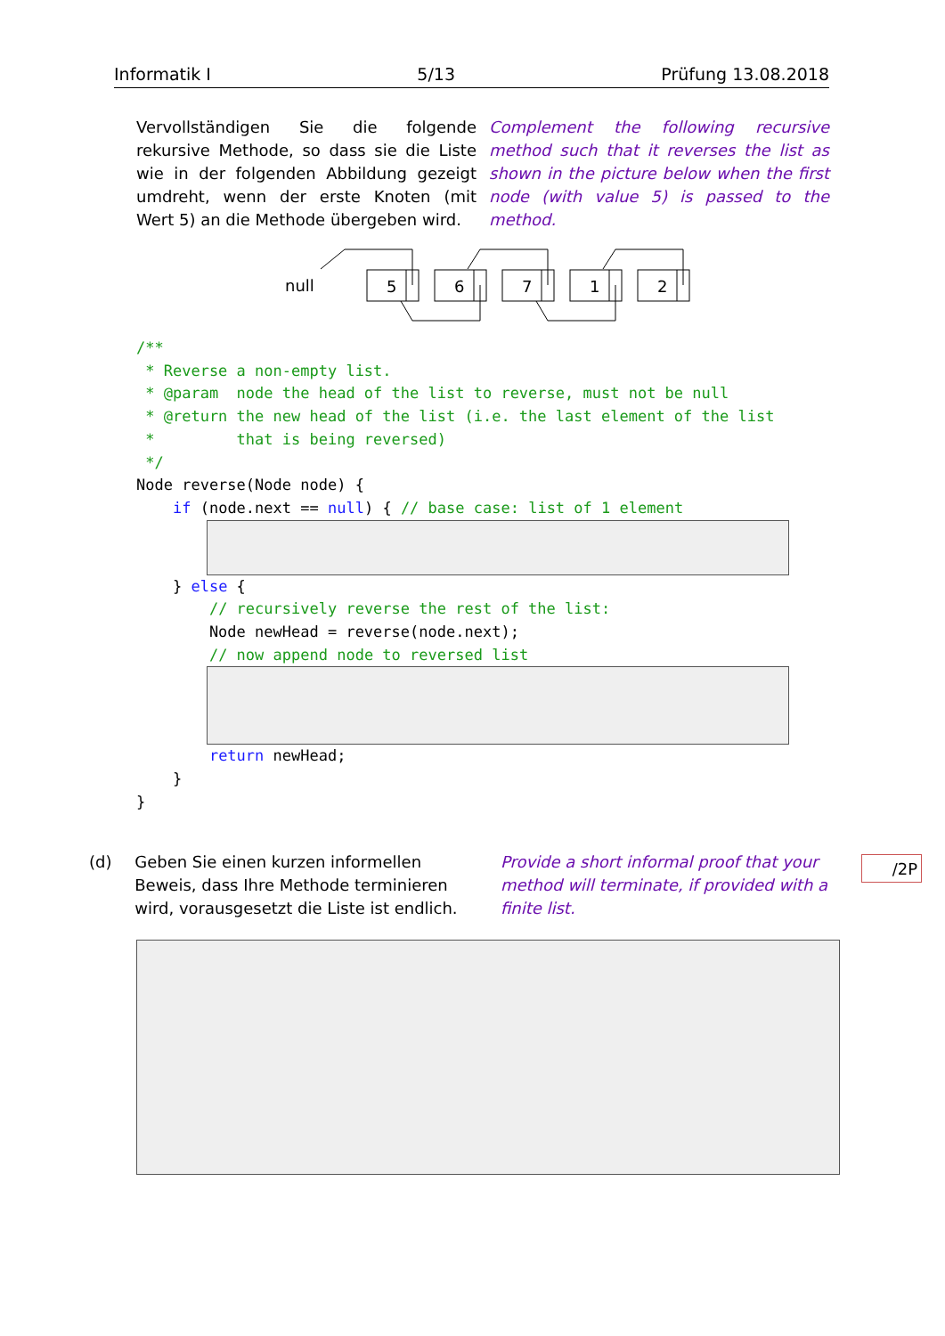Informatik I 5/13 Prüfung 13.08.2018
Vervollständigen Sie die folgende rekursive Methode, so dass sie die Liste wie in der folgenden Abbildung gezeigt umdreht, wenn der erste Knoten (mit Wert 5) an die Methode übergeben wird.
Complement the following recursive method such that it reverses the list as shown in the picture below when the first node (with value 5) is passed to the method.
null
5
6
7
1
2
/**
 * Reverse a non-empty list.
 * @param  node the head of the list to reverse, must not be null
 * @return the new head of the list (i.e. the last element of the list
 *         that is being reversed)
 */
Node reverse(Node node) {
    if (node.next == null) { // base case: list of 1 element
    } else {
        // recursively reverse the rest of the list:
        Node newHead = reverse(node.next);
        // now append node to reversed list
        return newHead;
    }
}
(d) Geben Sie einen kurzen informellen Beweis, dass Ihre Methode terminieren wird, vorausgesetzt die Liste ist endlich.
Provide a short informal proof that your method will terminate, if provided with a finite list.
/2P